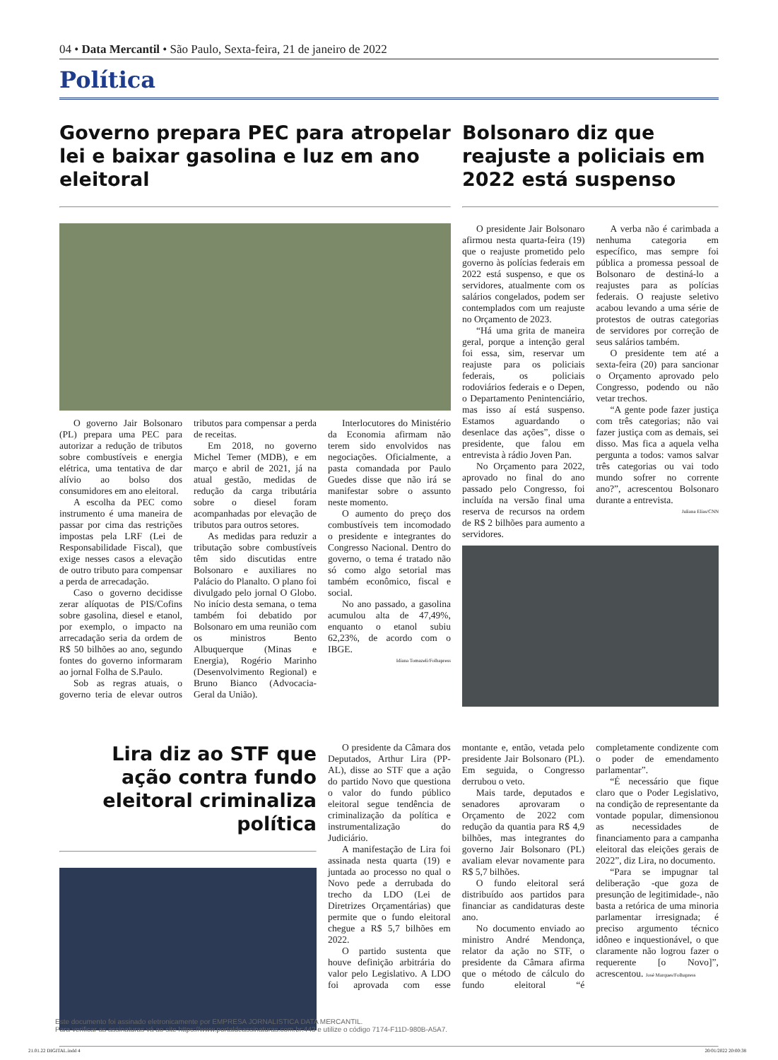04 • Data Mercantil • São Paulo, Sexta-feira, 21 de janeiro de 2022
Política
Governo prepara PEC para atropelar lei e baixar gasolina e luz em ano eleitoral
O governo Jair Bolsonaro (PL) prepara uma PEC para autorizar a redução de tributos sobre combustíveis e energia elétrica, uma tentativa de dar alívio ao bolso dos consumidores em ano eleitoral.
A escolha da PEC como instrumento é uma maneira de passar por cima das restrições impostas pela LRF (Lei de Responsabilidade Fiscal), que exige nesses casos a elevação de outro tributo para compensar a perda de arrecadação.
Caso o governo decidisse zerar alíquotas de PIS/Cofins sobre gasolina, diesel e etanol, por exemplo, o impacto na arrecadação seria da ordem de R$ 50 bilhões ao ano, segundo fontes do governo informaram ao jornal Folha de S.Paulo.
Sob as regras atuais, o governo teria de elevar outros tributos para compensar a perda de receitas.
Em 2018, no governo Michel Temer (MDB), e em março e abril de 2021, já na atual gestão, medidas de redução da carga tributária sobre o diesel foram acompanhadas por elevação de tributos para outros setores.
As medidas para reduzir a tributação sobre combustíveis têm sido discutidas entre Bolsonaro e auxiliares no Palácio do Planalto. O plano foi divulgado pelo jornal O Globo. No início desta semana, o tema também foi debatido por Bolsonaro em uma reunião com os ministros Bento Albuquerque (Minas e Energia), Rogério Marinho (Desenvolvimento Regional) e Bruno Bianco (Advocacia-Geral da União).
Interlocutores do Ministério da Economia afirmam não terem sido envolvidos nas negociações. Oficialmente, a pasta comandada por Paulo Guedes disse que não irá se manifestar sobre o assunto neste momento.
O aumento do preço dos combustíveis tem incomodado o presidente e integrantes do Congresso Nacional. Dentro do governo, o tema é tratado não só como algo setorial mas também econômico, fiscal e social.
No ano passado, a gasolina acumulou alta de 47,49%, enquanto o etanol subiu 62,23%, de acordo com o IBGE.
Idiana Tomazeli/Folhapress
Bolsonaro diz que reajuste a policiais em 2022 está suspenso
O presidente Jair Bolsonaro afirmou nesta quarta-feira (19) que o reajuste prometido pelo governo às polícias federais em 2022 está suspenso, e que os servidores, atualmente com os salários congelados, podem ser contemplados com um reajuste no Orçamento de 2023.
“Há uma grita de maneira geral, porque a intenção geral foi essa, sim, reservar um reajuste para os policiais federais, os policiais rodoviários federais e o Depen, o Departamento Penintenciário, mas isso aí está suspenso. Estamos aguardando o desenlace das ações”, disse o presidente, que falou em entrevista à rádio Joven Pan.
No Orçamento para 2022, aprovado no final do ano passado pelo Congresso, foi incluída na versão final uma reserva de recursos na ordem de R$ 2 bilhões para aumento a servidores.
A verba não é carimbada a nenhuma categoria em específico, mas sempre foi pública a promessa pessoal de Bolsonaro de destiná-lo a reajustes para as polícias federais. O reajuste seletivo acabou levando a uma série de protestos de outras categorias de servidores por correção de seus salários também.
O presidente tem até a sexta-feira (20) para sancionar o Orçamento aprovado pelo Congresso, podendo ou não vetar trechos.
“A gente pode fazer justiça com três categorias; não vai fazer justiça com as demais, sei disso. Mas fica a aquela velha pergunta a todos: vamos salvar três categorias ou vai todo mundo sofrer no corrente ano?”, acrescentou Bolsonaro durante a entrevista.
Juliana Elias/CNN
Lira diz ao STF que ação contra fundo eleitoral criminaliza política
O presidente da Câmara dos Deputados, Arthur Lira (PP-AL), disse ao STF que a ação do partido Novo que questiona o valor do fundo público eleitoral segue tendência de criminalização da política e instrumentalização do Judiciário.
A manifestação de Lira foi assinada nesta quarta (19) e juntada ao processo no qual o Novo pede a derrubada do trecho da LDO (Lei de Diretrizes Orçamentárias) que permite que o fundo eleitoral chegue a R$ 5,7 bilhões em 2022.
O partido sustenta que houve definição arbitrária do valor pelo Legislativo. A LDO foi aprovada com esse montante e, então, vetada pelo presidente Jair Bolsonaro (PL). Em seguida, o Congresso derrubou o veto.
Mais tarde, deputados e senadores aprovaram o Orçamento de 2022 com redução da quantia para R$ 4,9 bilhões, mas integrantes do governo Jair Bolsonaro (PL) avaliam elevar novamente para R$ 5,7 bilhões.
O fundo eleitoral será distribuído aos partidos para financiar as candidaturas deste ano.
No documento enviado ao ministro André Mendonça, relator da ação no STF, o presidente da Câmara afirma que o método de cálculo do fundo eleitoral “é completamente condizente com o poder de emendamento parlamentar”.
“É necessário que fique claro que o Poder Legislativo, na condição de representante da vontade popular, dimensionou as necessidades de financiamento para a campanha eleitoral das eleições gerais de 2022”, diz Lira, no documento.
“Para se impugnar tal deliberação -que goza de presunção de legitimidade-, não basta a retórica de uma minoria parlamentar irresignada; é preciso argumento técnico idôneo e inquestionável, o que claramente não logrou fazer o requerente [o Novo]”, acrescentou. José Marques/Folhapress
Este documento foi assinado eletronicamente por EMPRESA JORNALISTICA DATA MERCANTIL.
Para verificar as assinaturas vá ao site https://www.portaldeassinaturas.com.br:443 e utilize o código 7174-F11D-980B-A5A7.
21.01.22 DIGITAL.indd 4 20/01/2022 20:00:38